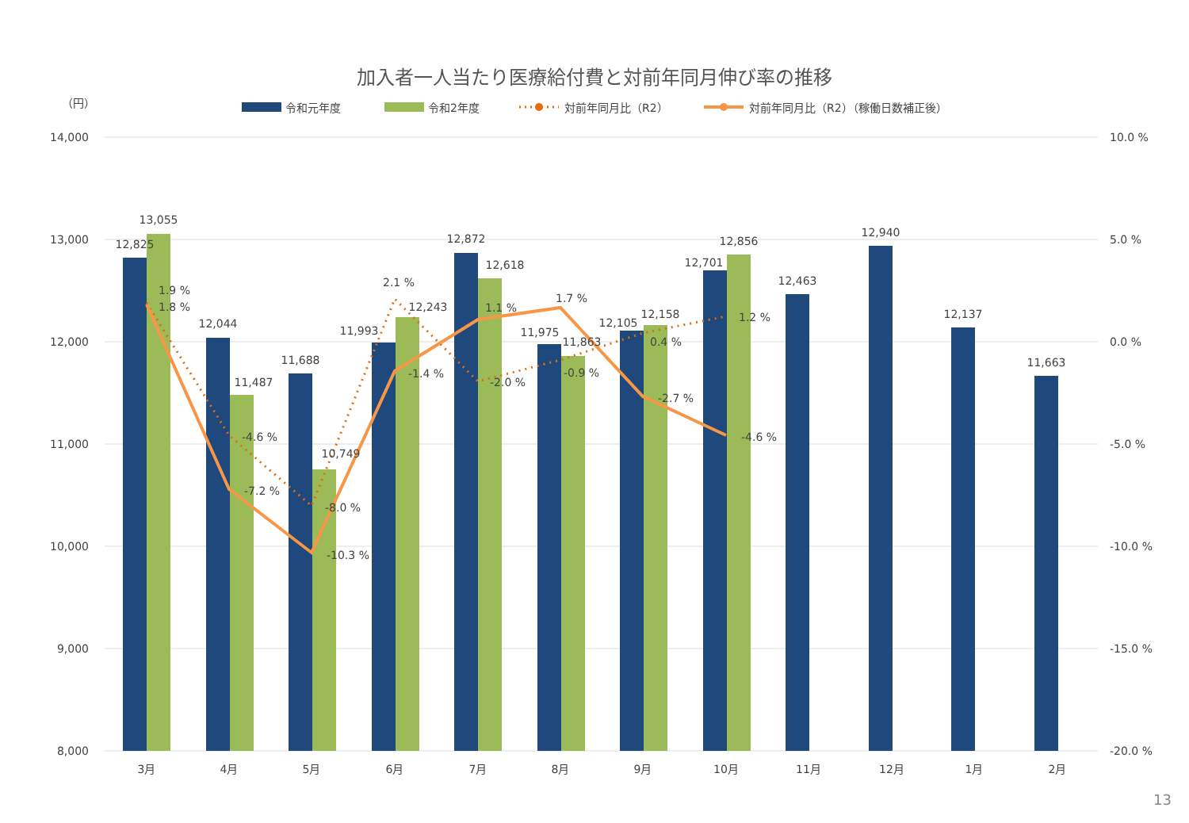加入者一人当たり医療給付費と対前年同月伸び率の推移
（円）
令和元年度
令和2年度
対前年同月比（R2）
対前年同月比（R2）（稼働日数補正後）
14,000
13,000
12,000
11,000
10,000
9,000
8,000
10.0 %
5.0 %
0.0 %
-5.0 %
-10.0 %
-15.0 %
-20.0 %
12,825
13,055
12,044
11,487
11,688
10,749
11,993
12,243
12,872
12,618
11,975
11,863
12,105
12,158
12,701
12,856
12,463
12,940
12,137
11,663
1.9 %
1.8 %
-4.6 %
-7.2 %
-8.0 %
-10.3 %
2.1 %
-1.4 %
1.1 %
-2.0 %
1.7 %
-0.9 %
0.4 %
-2.7 %
1.2 %
-4.6 %
3月
4月
5月
6月
7月
8月
9月
10月
11月
12月
1月
2月
13